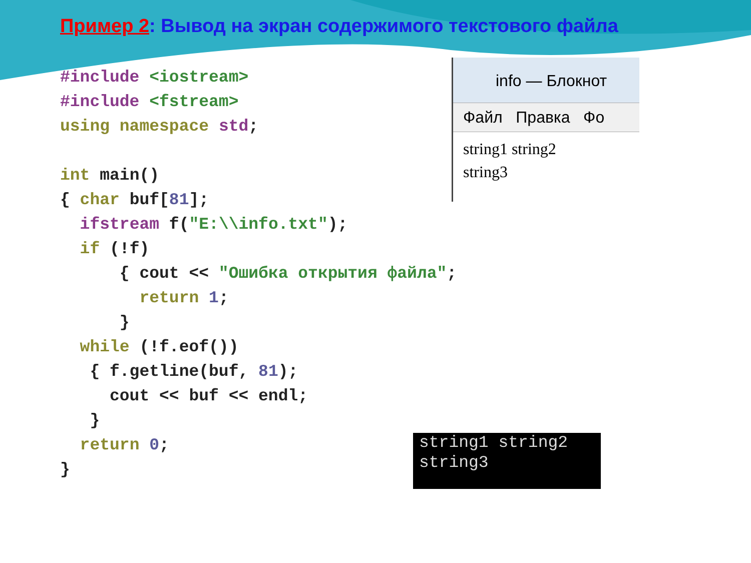Пример 2: Вывод на экран содержимого текстового файла
#include <iostream> #include <fstream> using namespace std; int main() { char buf[81]; ifstream f("E:\\info.txt"); if (!f) { cout << "Ошибка открытия файла"; return 1; } while (!f.eof()) { f.getline(buf, 81); cout << buf << endl; } return 0; }
info — Блокнот
Файл Правка Фо
string1 string2
string3
string1 string2
string3